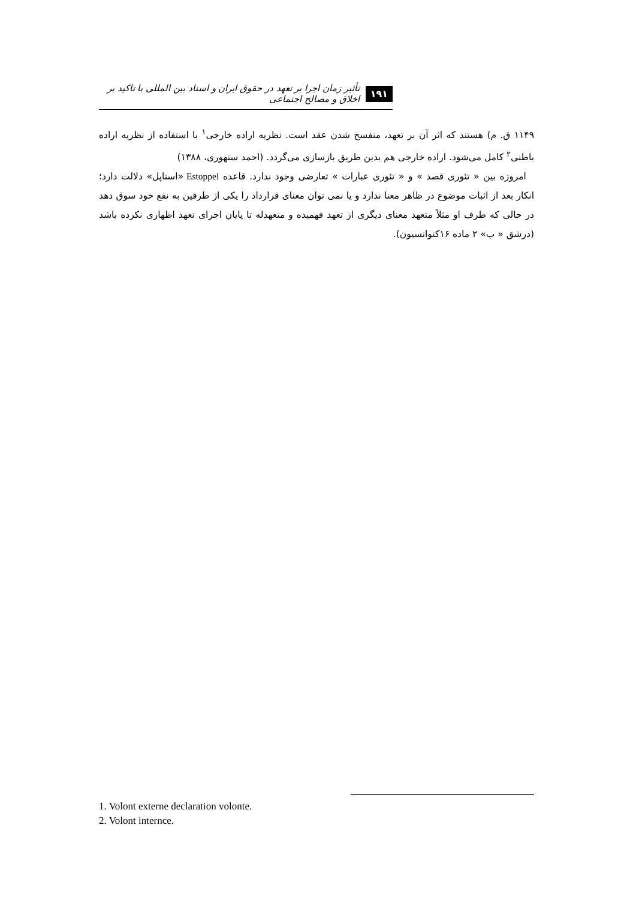۱۹۱ تأثیر زمان اجرا بر تعهد در حقوق ایران و اسناد بین المللی با تاکید بر اخلاق و مصالح اجتماعی
۱۱۴۹ ق. م) هستند که اثر آن بر تعهد، منفسخ شدن عقد است. نظریه اراده خارجی<sup>۱</sup> با استفاده از نظریه اراده باطنی<sup>۲</sup> کامل می‌شود. اراده خارجی هم بدین طریق بازسازی می‌گردد. (احمد سنهوری، ۱۳۸۸)
امروزه بین « تئوری قصد » و « تئوری عبارات » تعارضی وجود ندارد. قاعده Estoppel «استاپل» دلالت دارد؛ انکار بعد از اثبات موضوع در ظاهر معنا ندارد و یا نمی توان معنای قرارداد را یکی از طرفین به نفع خود سوق دهد در حالی که طرف او مثلاً متعهد معنای دیگری از تعهد فهمیده و متعهدله تا پایان اجرای تعهد اظهاری نکرده باشد (درشق « ب» ۲ ماده ۱۶کنوانسیون).
1. Volont externe declaration volonte.
2. Volont internce.